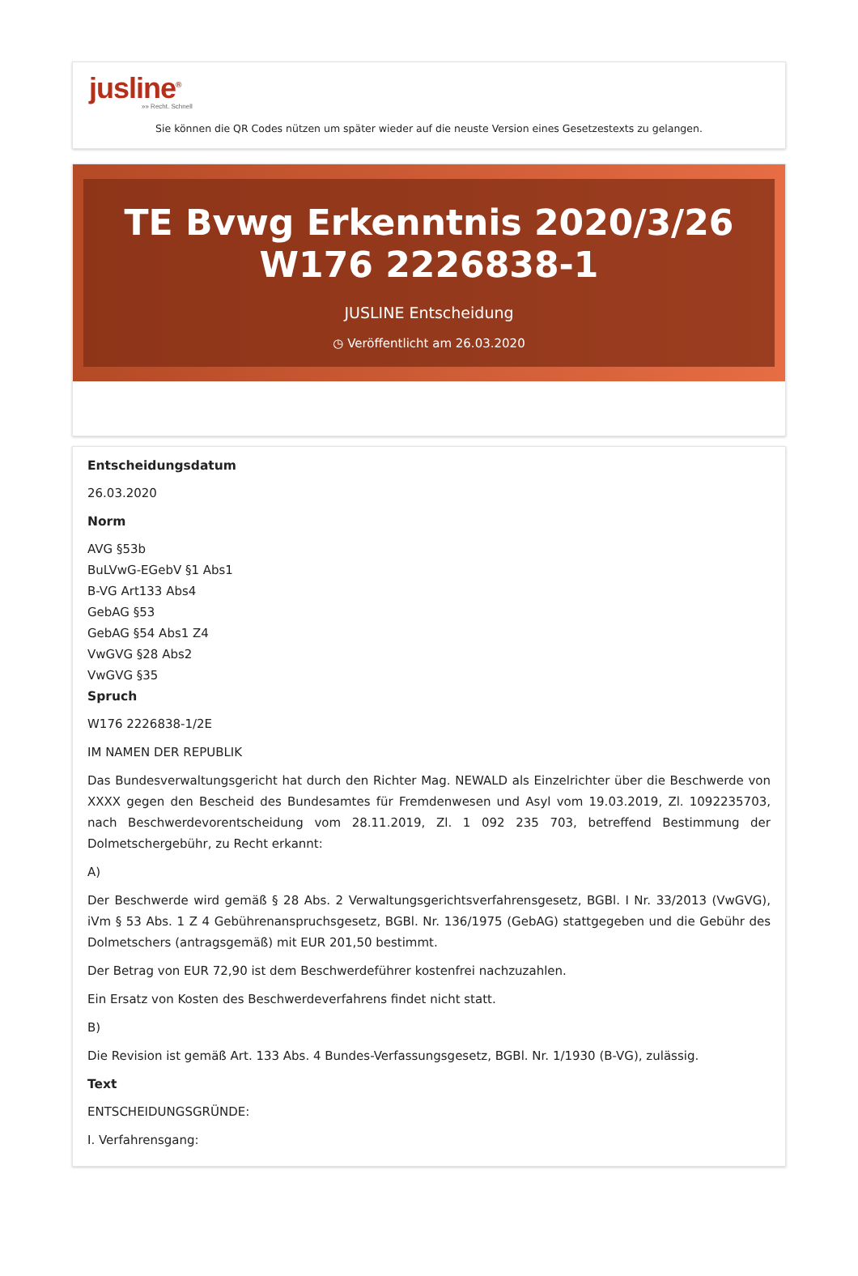jusline<sup>®</sup>
»» Recht. Schnell
Sie können die QR Codes nützen um später wieder auf die neuste Version eines Gesetzestexts zu gelangen.
TE Bvwg Erkenntnis 2020/3/26 W176 2226838-1
JUSLINE Entscheidung
◷ Veröffentlicht am 26.03.2020
Entscheidungsdatum
26.03.2020
Norm
AVG §53b
BuLVwG-EGebV §1 Abs1
B-VG Art133 Abs4
GebAG §53
GebAG §54 Abs1 Z4
VwGVG §28 Abs2
VwGVG §35
Spruch
W176 2226838-1/2E
IM NAMEN DER REPUBLIK
Das Bundesverwaltungsgericht hat durch den Richter Mag. NEWALD als Einzelrichter über die Beschwerde von XXXX gegen den Bescheid des Bundesamtes für Fremdenwesen und Asyl vom 19.03.2019, Zl. 1092235703, nach Beschwerdevorentscheidung vom 28.11.2019, Zl. 1 092 235 703, betreffend Bestimmung der Dolmetschergebühr, zu Recht erkannt:
A)
Der Beschwerde wird gemäß § 28 Abs. 2 Verwaltungsgerichtsverfahrensgesetz, BGBl. I Nr. 33/2013 (VwGVG), iVm § 53 Abs. 1 Z 4 Gebührenanspruchsgesetz, BGBl. Nr. 136/1975 (GebAG) stattgegeben und die Gebühr des Dolmetschers (antragsgemäß) mit EUR 201,50 bestimmt.
Der Betrag von EUR 72,90 ist dem Beschwerdeführer kostenfrei nachzuzahlen.
Ein Ersatz von Kosten des Beschwerdeverfahrens findet nicht statt.
B)
Die Revision ist gemäß Art. 133 Abs. 4 Bundes-Verfassungsgesetz, BGBl. Nr. 1/1930 (B-VG), zulässig.
Text
ENTSCHEIDUNGSGRÜNDE:
I. Verfahrensgang: